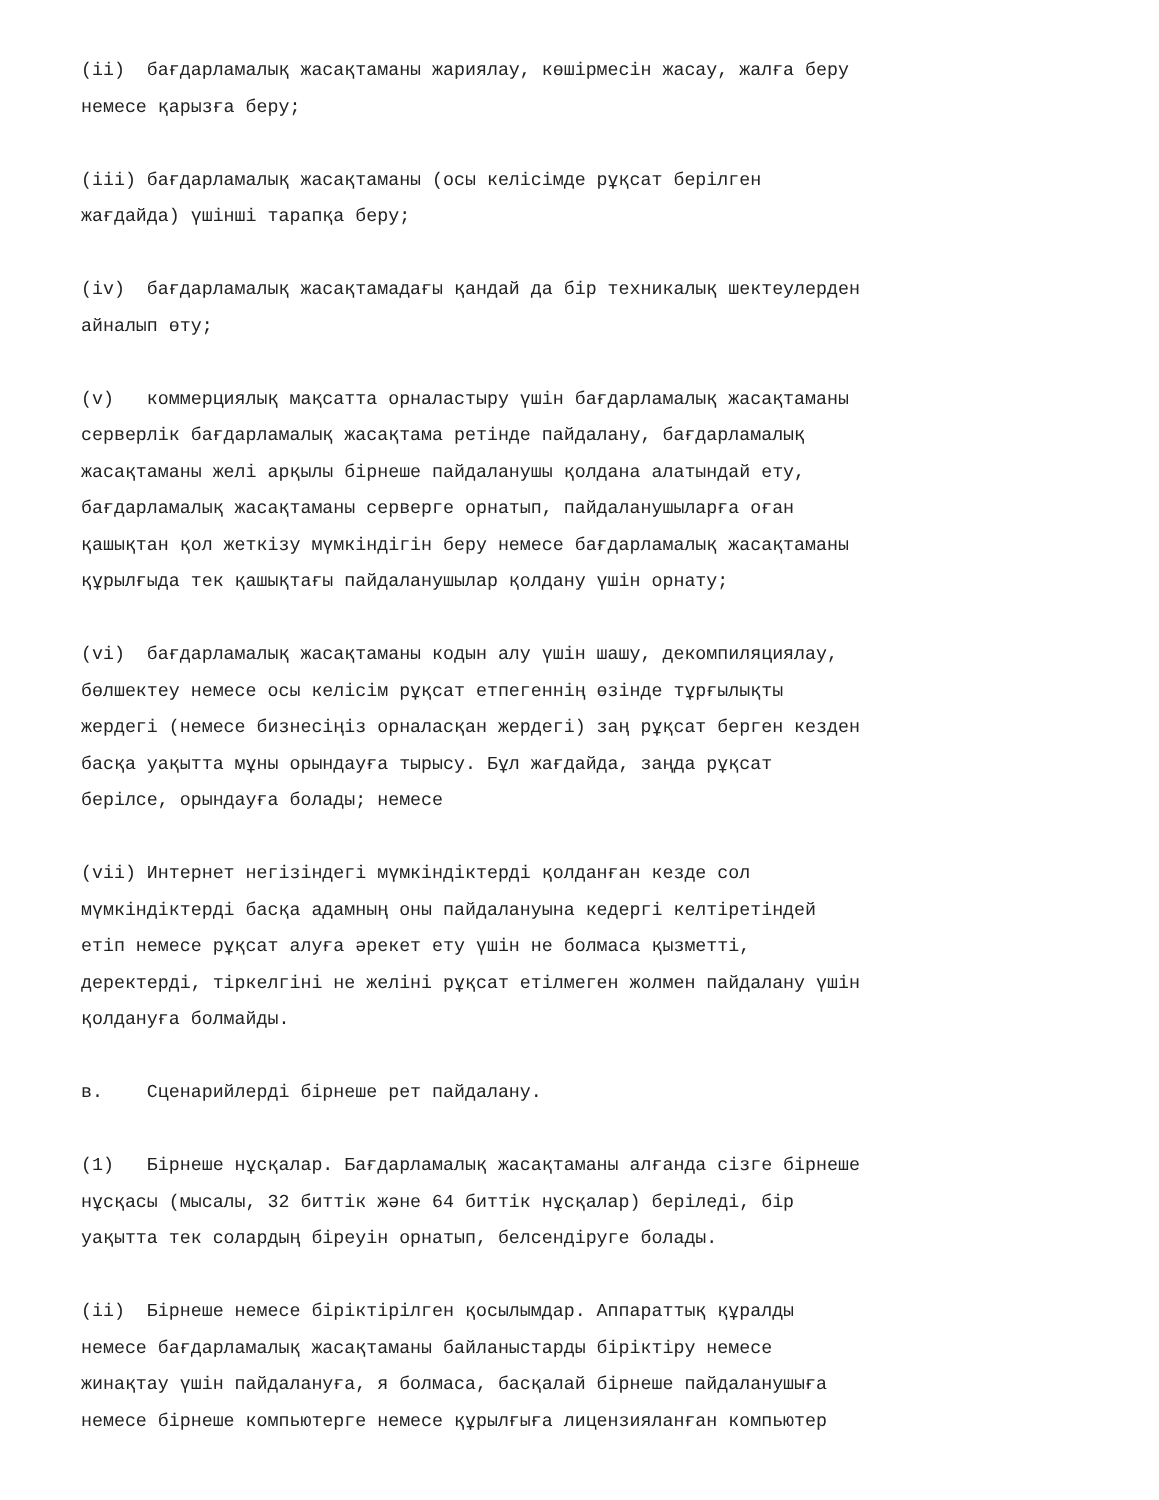(ii) бағдарламалық жасақтаманы жариялау, көшірмесін жасау, жалға беру немесе қарызға беру;
(iii) бағдарламалық жасақтаманы (осы келісімде рұқсат берілген жағдайда) үшінші тарапқа беру;
(iv) бағдарламалық жасақтамадағы қандай да бір техникалық шектеулерден айналып өту;
(v) коммерциялық мақсатта орналастыру үшін бағдарламалық жасақтаманы серверлік бағдарламалық жасақтама ретінде пайдалану, бағдарламалық жасақтаманы желі арқылы бірнеше пайдаланушы қолдана алатындай ету, бағдарламалық жасақтаманы серверге орнатып, пайдаланушыларға оған қашықтан қол жеткізу мүмкіндігін беру немесе бағдарламалық жасақтаманы құрылғыда тек қашықтағы пайдаланушылар қолдану үшін орнату;
(vi) бағдарламалық жасақтаманы кодын алу үшін шашу, декомпиляциялау, бөлшектеу немесе осы келісім рұқсат етпегеннің өзінде тұрғылықты жердегі (немесе бизнесіңіз орналасқан жердегі) заң рұқсат берген кезден басқа уақытта мұны орындауға тырысу. Бұл жағдайда, заңда рұқсат берілсе, орындауға болады; немесе
(vii) Интернет негізіндегі мүмкіндіктерді қолданған кезде сол мүмкіндіктерді басқа адамның оны пайдалануына кедергі келтіретіндей етіп немесе рұқсат алуға әрекет ету үшін не болмаса қызметті, деректерді, тіркелгіні не желіні рұқсат етілмеген жолмен пайдалану үшін қолдануға болмайды.
в. Сценарийлерді бірнеше рет пайдалану.
(1) Бірнеше нұсқалар. Бағдарламалық жасақтаманы алғанда сізге бірнеше нұсқасы (мысалы, 32 биттік және 64 биттік нұсқалар) беріледі, бір уақытта тек солардың біреуін орнатып, белсендіруге болады.
(ii) Бірнеше немесе біріктірілген қосылымдар. Аппараттық құралды немесе бағдарламалық жасақтаманы байланыстарды біріктіру немесе жинақтау үшін пайдалануға, я болмаса, басқалай бірнеше пайдаланушыға немесе бірнеше компьютерге немесе құрылғыға лицензияланған компьютер